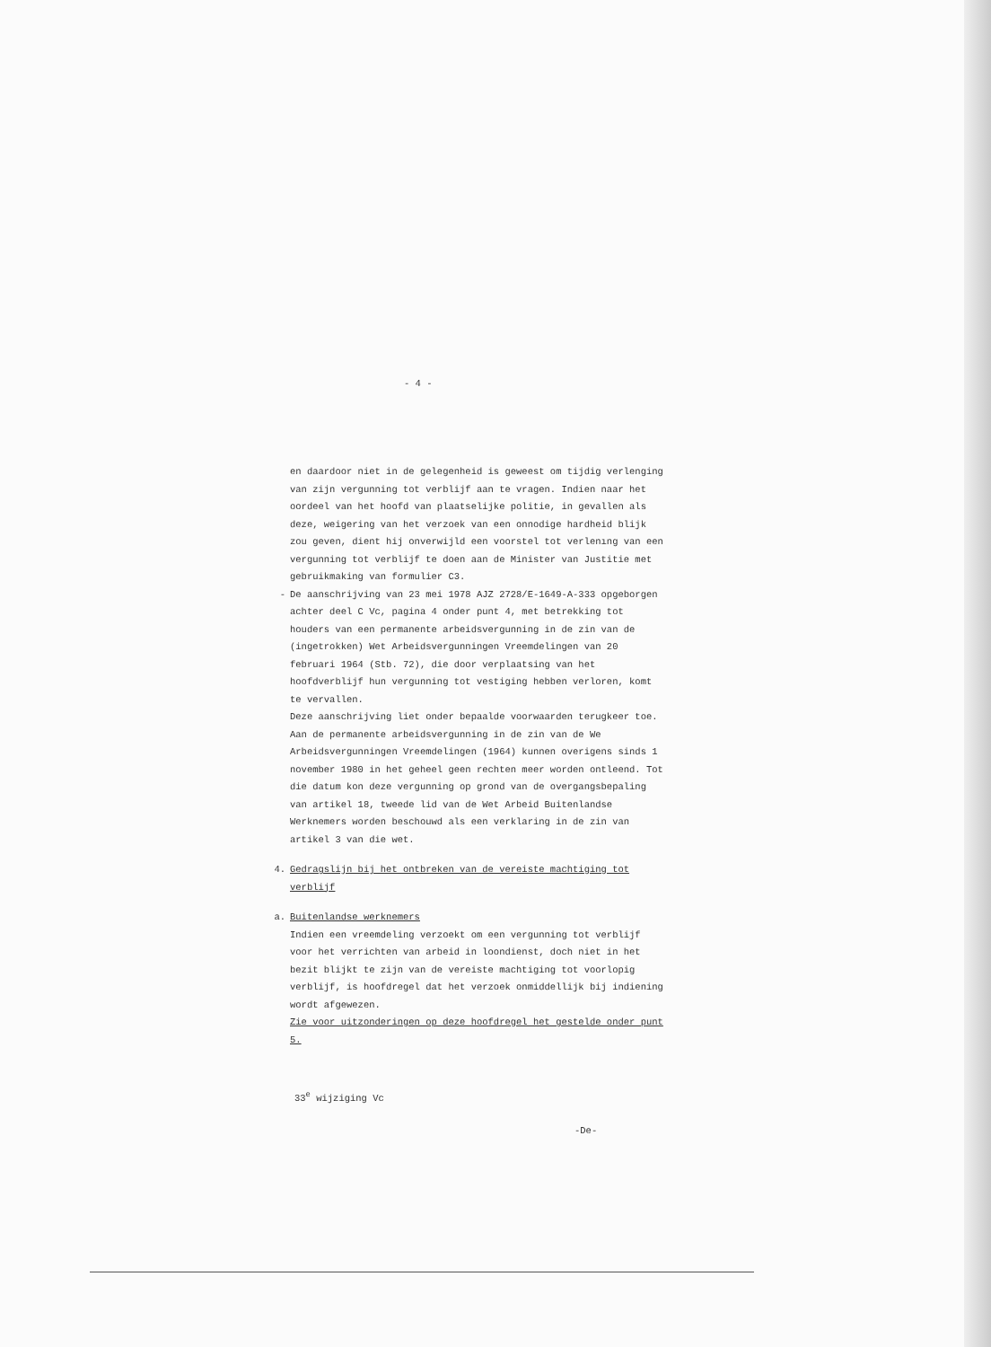- 4 -
en daardoor niet in de gelegenheid is geweest om tijdig verlenging van zijn vergunning tot verblijf aan te vragen. Indien naar het oordeel van het hoofd van plaatselijke politie, in gevallen als deze, weigering van het verzoek van een onnodige hardheid blijk zou geven, dient hij onverwijld een voorstel tot verlenıng van een vergunning tot verblijf te doen aan de Minister van Justitie met gebruikmaking van formulier C3.
- De aanschrijving van 23 mei 1978 AJZ 2728/E-1649-A-333 opgeborgen achter deel C Vc, pagina 4 onder punt 4, met betrekking tot houders van een permanente arbeidsvergunning in de zin van de (ingetrokken) Wet Arbeidsvergunningen Vreemdelingen van 20 februari 1964 (Stb. 72), die door verplaatsing van het hoofdverblijf hun vergunning tot vestiging hebben verloren, komt te vervallen.
Deze aanschrijving liet onder bepaalde voorwaarden terugkeer toe. Aan de permanente arbeidsvergunning in de zin van de We Arbeidsvergunningen Vreemdelingen (1964) kunnen overigens sinds 1 november 1980 in het geheel geen rechten meer worden ontleend. Tot die datum kon deze vergunning op grond van de overgangsbepaling van artikel 18, tweede lid van de Wet Arbeid Buitenlandse Werknemers worden beschouwd als een verklaring in de zin van artikel 3 van die wet.
4. Gedragslijn bij het ontbreken van de vereiste machtiging tot verblijf
a. Buitenlandse werknemers
Indien een vreemdeling verzoekt om een vergunning tot verblijf voor het verrichten van arbeid in loondienst, doch niet in het bezit blijkt te zijn van de vereiste machtiging tot voorlopig verblijf, is hoofdregel dat het verzoek onmiddellijk bij indiening wordt afgewezen.
Zie voor uitzonderingen op deze hoofdregel het gestelde onder punt 5.
33<sup>e</sup> wijziging Vc
-De-